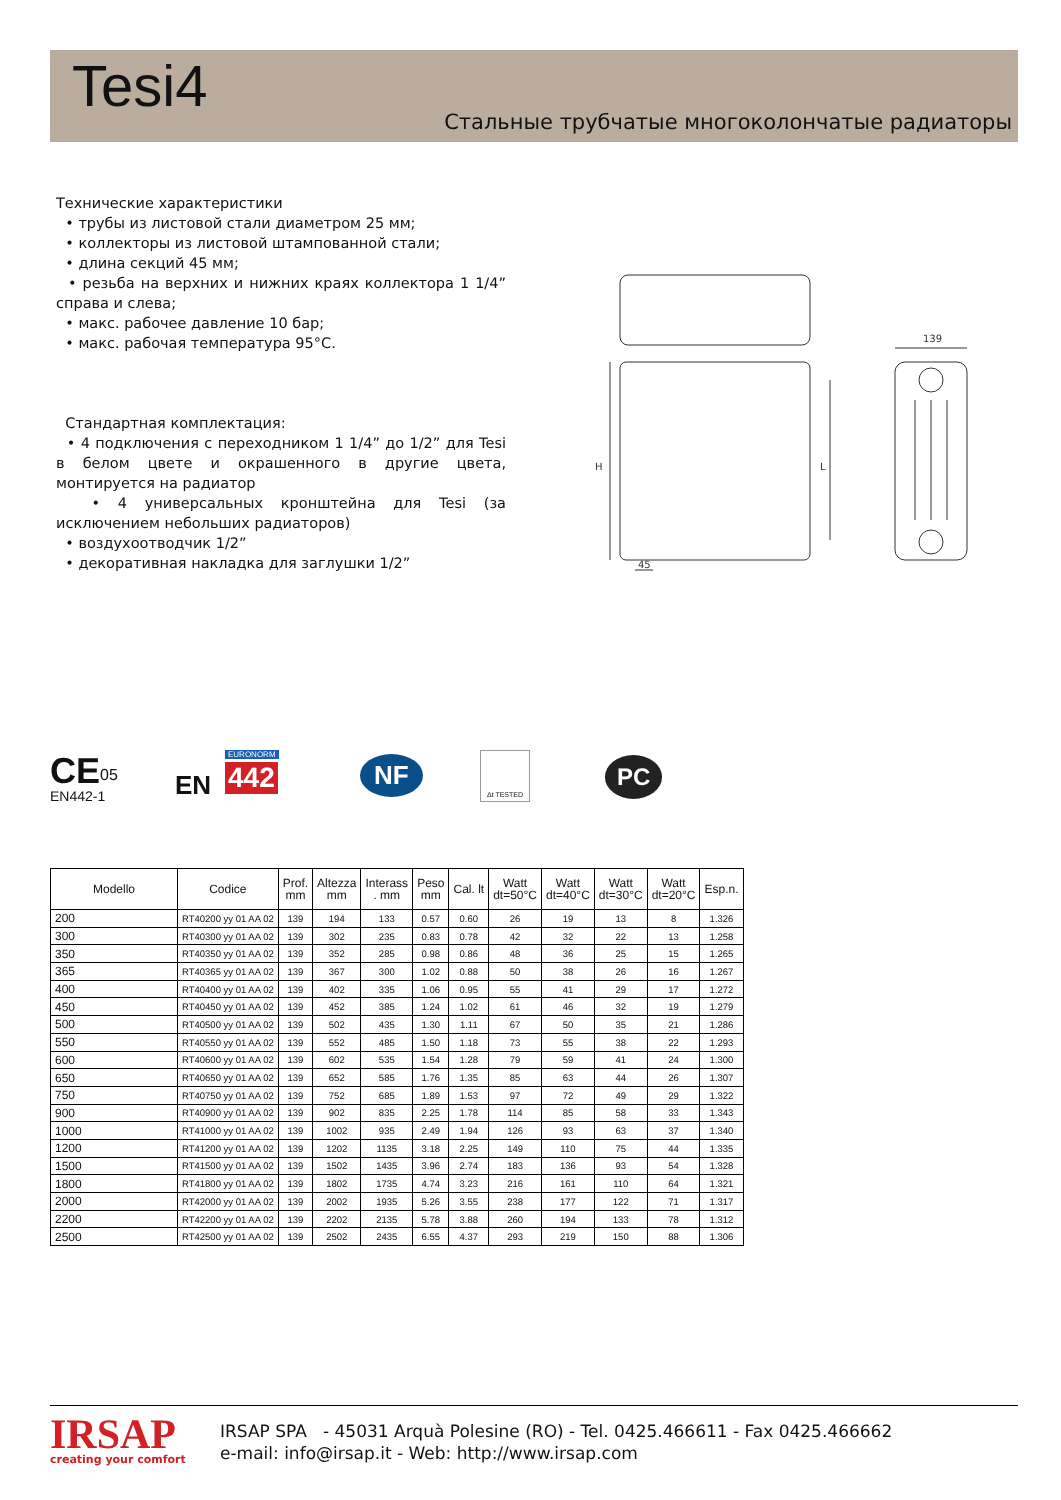Tesi4
Стальные трубчатые многоколончатые радиаторы
Технические характеристики
• трубы из листовой стали диаметром 25 мм;
• коллекторы из листовой штампованной стали;
• длина секций 45 мм;
• резьба на верхних и нижних краях коллектора 1 1/4” справа и слева;
• макс. рабочее давление 10 бар;
• макс. рабочая температура 95°C.
Стандартная комплектация:
• 4 подключения с переходником 1 1/4” до 1/2” для Tesi в белом цвете и окрашенного в другие цвета, монтируется на радиатор
• 4 универсальных кронштейна для Tesi (за исключением небольших радиаторов)
• воздухоотводчик 1/2”
• декоративная накладка для заглушки 1/2”
139
45
H
L
CE 05
EN442-1 EN 442
EURONORM NF Δt TESTED
PC
| Modello | Codice | Prof. mm | Altezza mm | Interass . mm | Peso mm | Cal. lt | Watt dt=50°C | Watt dt=40°C | Watt dt=30°C | Watt dt=20°C | Esp.n. |
| --- | --- | --- | --- | --- | --- | --- | --- | --- | --- | --- | --- |
| 200 | RT40200 yy 01 AA 02 | 139 | 194 | 133 | 0.57 | 0.60 | 26 | 19 | 13 | 8 | 1.326 |
| 300 | RT40300 yy 01 AA 02 | 139 | 302 | 235 | 0.83 | 0.78 | 42 | 32 | 22 | 13 | 1.258 |
| 350 | RT40350 yy 01 AA 02 | 139 | 352 | 285 | 0.98 | 0.86 | 48 | 36 | 25 | 15 | 1.265 |
| 365 | RT40365 yy 01 AA 02 | 139 | 367 | 300 | 1.02 | 0.88 | 50 | 38 | 26 | 16 | 1.267 |
| 400 | RT40400 yy 01 AA 02 | 139 | 402 | 335 | 1.06 | 0.95 | 55 | 41 | 29 | 17 | 1.272 |
| 450 | RT40450 yy 01 AA 02 | 139 | 452 | 385 | 1.24 | 1.02 | 61 | 46 | 32 | 19 | 1.279 |
| 500 | RT40500 yy 01 AA 02 | 139 | 502 | 435 | 1.30 | 1.11 | 67 | 50 | 35 | 21 | 1.286 |
| 550 | RT40550 yy 01 AA 02 | 139 | 552 | 485 | 1.50 | 1.18 | 73 | 55 | 38 | 22 | 1.293 |
| 600 | RT40600 yy 01 AA 02 | 139 | 602 | 535 | 1.54 | 1.28 | 79 | 59 | 41 | 24 | 1.300 |
| 650 | RT40650 yy 01 AA 02 | 139 | 652 | 585 | 1.76 | 1.35 | 85 | 63 | 44 | 26 | 1.307 |
| 750 | RT40750 yy 01 AA 02 | 139 | 752 | 685 | 1.89 | 1.53 | 97 | 72 | 49 | 29 | 1.322 |
| 900 | RT40900 yy 01 AA 02 | 139 | 902 | 835 | 2.25 | 1.78 | 114 | 85 | 58 | 33 | 1.343 |
| 1000 | RT41000 yy 01 AA 02 | 139 | 1002 | 935 | 2.49 | 1.94 | 126 | 93 | 63 | 37 | 1.340 |
| 1200 | RT41200 yy 01 AA 02 | 139 | 1202 | 1135 | 3.18 | 2.25 | 149 | 110 | 75 | 44 | 1.335 |
| 1500 | RT41500 yy 01 AA 02 | 139 | 1502 | 1435 | 3.96 | 2.74 | 183 | 136 | 93 | 54 | 1.328 |
| 1800 | RT41800 yy 01 AA 02 | 139 | 1802 | 1735 | 4.74 | 3.23 | 216 | 161 | 110 | 64 | 1.321 |
| 2000 | RT42000 yy 01 AA 02 | 139 | 2002 | 1935 | 5.26 | 3.55 | 238 | 177 | 122 | 71 | 1.317 |
| 2200 | RT42200 yy 01 AA 02 | 139 | 2202 | 2135 | 5.78 | 3.88 | 260 | 194 | 133 | 78 | 1.312 |
| 2500 | RT42500 yy 01 AA 02 | 139 | 2502 | 2435 | 6.55 | 4.37 | 293 | 219 | 150 | 88 | 1.306 |
IRSAP
creating your comfort
IRSAP SPA - 45031 Arquà Polesine (RO) - Tel. 0425.466611 - Fax 0425.466662
e-mail: info@irsap.it - Web: http://www.irsap.com